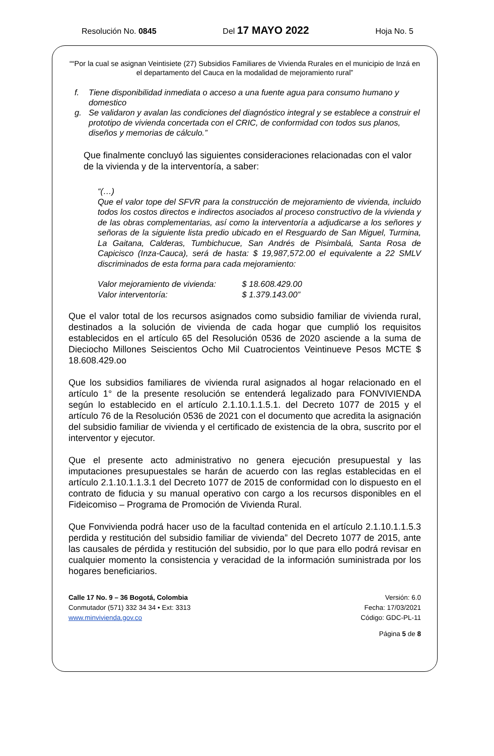Resolución No. 0845 Del 17 MAYO 2022 Hoja No. 5
““Por la cual se asignan Veintisiete (27) Subsidios Familiares de Vivienda Rurales en el municipio de Inzá en el departamento del Cauca en la modalidad de mejoramiento rural”
f. Tiene disponibilidad inmediata o acceso a una fuente agua para consumo humano y domestico
g. Se validaron y avalan las condiciones del diagnóstico integral y se establece a construir el prototipo de vivienda concertada con el CRIC, de conformidad con todos sus planos, diseños y memorias de cálculo.”
Que finalmente concluyó las siguientes consideraciones relacionadas con el valor de la vivienda y de la interventoría, a saber:
“(…)
Que el valor tope del SFVR para la construcción de mejoramiento de vivienda, incluido todos los costos directos e indirectos asociados al proceso constructivo de la vivienda y de las obras complementarias, así como la interventoría a adjudicarse a los señores y señoras de la siguiente lista predio ubicado en el Resguardo de San Miguel, Turmina, La Gaitana, Calderas, Tumbichucue, San Andrés de Pisimbalá, Santa Rosa de Capicisco (Inza-Cauca), será de hasta: $ 19,987,572.00 el equivalente a 22 SMLV discriminados de esta forma para cada mejoramiento:
Valor mejoramiento de vivienda: $ 18.608.429.00
Valor interventoría: $ 1.379.143.00”
Que el valor total de los recursos asignados como subsidio familiar de vivienda rural, destinados a la solución de vivienda de cada hogar que cumplió los requisitos establecidos en el artículo 65 del Resolución 0536 de 2020 asciende a la suma de Dieciocho Millones Seiscientos Ocho Mil Cuatrocientos Veintinueve Pesos MCTE $ 18.608.429.oo
Que los subsidios familiares de vivienda rural asignados al hogar relacionado en el artículo 1° de la presente resolución se entenderá legalizado para FONVIVIENDA según lo establecido en el artículo 2.1.10.1.1.5.1. del Decreto 1077 de 2015 y el artículo 76 de la Resolución 0536 de 2021 con el documento que acredita la asignación del subsidio familiar de vivienda y el certificado de existencia de la obra, suscrito por el interventor y ejecutor.
Que el presente acto administrativo no genera ejecución presupuestal y las imputaciones presupuestales se harán de acuerdo con las reglas establecidas en el artículo 2.1.10.1.1.3.1 del Decreto 1077 de 2015 de conformidad con lo dispuesto en el contrato de fiducia y su manual operativo con cargo a los recursos disponibles en el Fideicomiso – Programa de Promoción de Vivienda Rural.
Que Fonvivienda podrá hacer uso de la facultad contenida en el artículo 2.1.10.1.1.5.3 perdida y restitución del subsidio familiar de vivienda” del Decreto 1077 de 2015, ante las causales de pérdida y restitución del subsidio, por lo que para ello podrá revisar en cualquier momento la consistencia y veracidad de la información suministrada por los hogares beneficiarios.
Calle 17 No. 9 – 36 Bogotá, Colombia
Conmutador (571) 332 34 34 • Ext: 3313
www.minvivienda.gov.co
Versión: 6.0
Fecha: 17/03/2021
Código: GDC-PL-11
Página 5 de 8